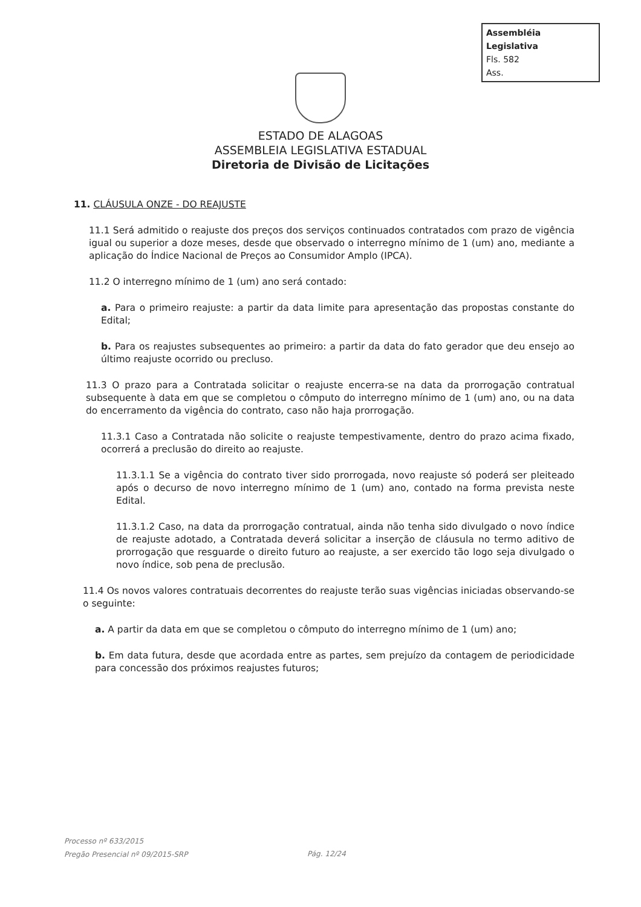Assembléia Legislativa
Fls. 582
Ass.
ESTADO DE ALAGOAS
ASSEMBLEIA LEGISLATIVA ESTADUAL
Diretoria de Divisão de Licitações
11. CLÁUSULA ONZE - DO REAJUSTE
11.1 Será admitido o reajuste dos preços dos serviços continuados contratados com prazo de vigência igual ou superior a doze meses, desde que observado o interregno mínimo de 1 (um) ano, mediante a aplicação do Índice Nacional de Preços ao Consumidor Amplo (IPCA).
11.2 O interregno mínimo de 1 (um) ano será contado:
a. Para o primeiro reajuste: a partir da data limite para apresentação das propostas constante do Edital;
b. Para os reajustes subsequentes ao primeiro: a partir da data do fato gerador que deu ensejo ao último reajuste ocorrido ou precluso.
11.3 O prazo para a Contratada solicitar o reajuste encerra-se na data da prorrogação contratual subsequente à data em que se completou o cômputo do interregno mínimo de 1 (um) ano, ou na data do encerramento da vigência do contrato, caso não haja prorrogação.
11.3.1 Caso a Contratada não solicite o reajuste tempestivamente, dentro do prazo acima fixado, ocorrerá a preclusão do direito ao reajuste.
11.3.1.1 Se a vigência do contrato tiver sido prorrogada, novo reajuste só poderá ser pleiteado após o decurso de novo interregno mínimo de 1 (um) ano, contado na forma prevista neste Edital.
11.3.1.2 Caso, na data da prorrogação contratual, ainda não tenha sido divulgado o novo índice de reajuste adotado, a Contratada deverá solicitar a inserção de cláusula no termo aditivo de prorrogação que resguarde o direito futuro ao reajuste, a ser exercido tão logo seja divulgado o novo índice, sob pena de preclusão.
11.4 Os novos valores contratuais decorrentes do reajuste terão suas vigências iniciadas observando-se o seguinte:
a. A partir da data em que se completou o cômputo do interregno mínimo de 1 (um) ano;
b. Em data futura, desde que acordada entre as partes, sem prejuízo da contagem de periodicidade para concessão dos próximos reajustes futuros;
Processo nº 633/2015
Pregão Presencial nº 09/2015-SRP
Pág. 12/24